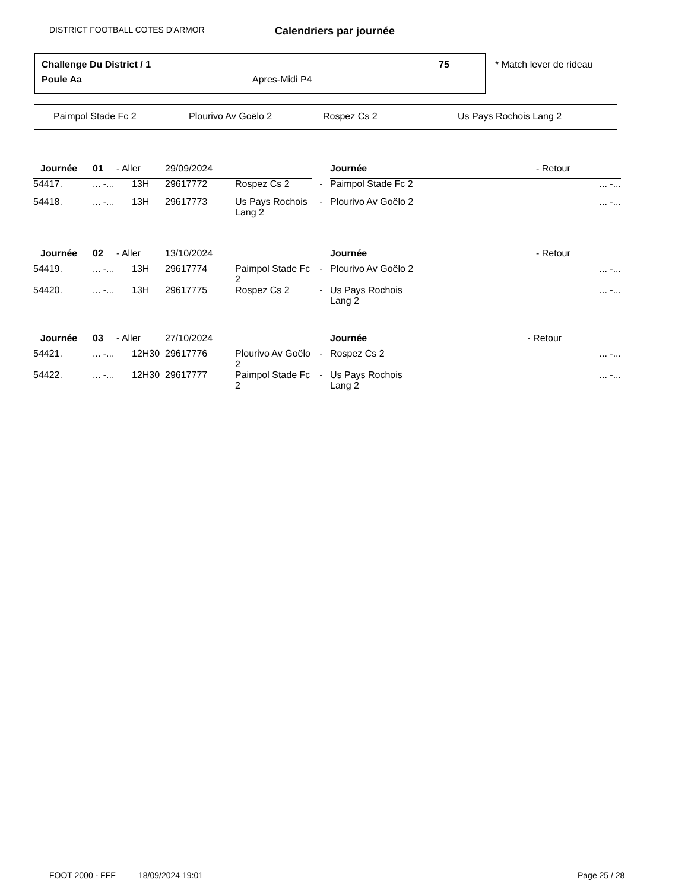DISTRICT FOOTBALL COTES D'ARMOR Calendriers par journée
Challenge Du District / 1 75
Poule Aa Apres-Midi P4
* Match lever de rideau
Paimpol Stade Fc 2 Plourivo Av Goëlo 2 Rospez Cs 2 Us Pays Rochois Lang 2
| Journée | 01 | - Aller | 29/09/2024 | | | Journée | - Retour | |
| 54417. | ... -... | 13H | 29617772 | Rospez Cs 2 | - | Paimpol Stade Fc 2 | | ... -... |
| 54418. | ... -... | 13H | 29617773 | Us Pays Rochois Lang 2 | - | Plourivo Av Goëlo 2 | | ... -... |
| Journée | 02 | - Aller | 13/10/2024 | | | Journée | - Retour | |
| 54419. | ... -... | 13H | 29617774 | Paimpol Stade Fc 2 | - | Plourivo Av Goëlo 2 | | ... -... |
| 54420. | ... -... | 13H | 29617775 | Rospez Cs 2 | - | Us Pays Rochois Lang 2 | | ... -... |
| Journée | 03 | - Aller | 27/10/2024 | | | Journée | - Retour | |
| 54421. | ... -... | 12H30 | 29617776 | Plourivo Av Goëlo 2 | - | Rospez Cs 2 | | ... -... |
| 54422. | ... -... | 12H30 | 29617777 | Paimpol Stade Fc 2 | - | Us Pays Rochois Lang 2 | | ... -... |
FOOT 2000 - FFF 18/09/2024 19:01 Page 25 / 28